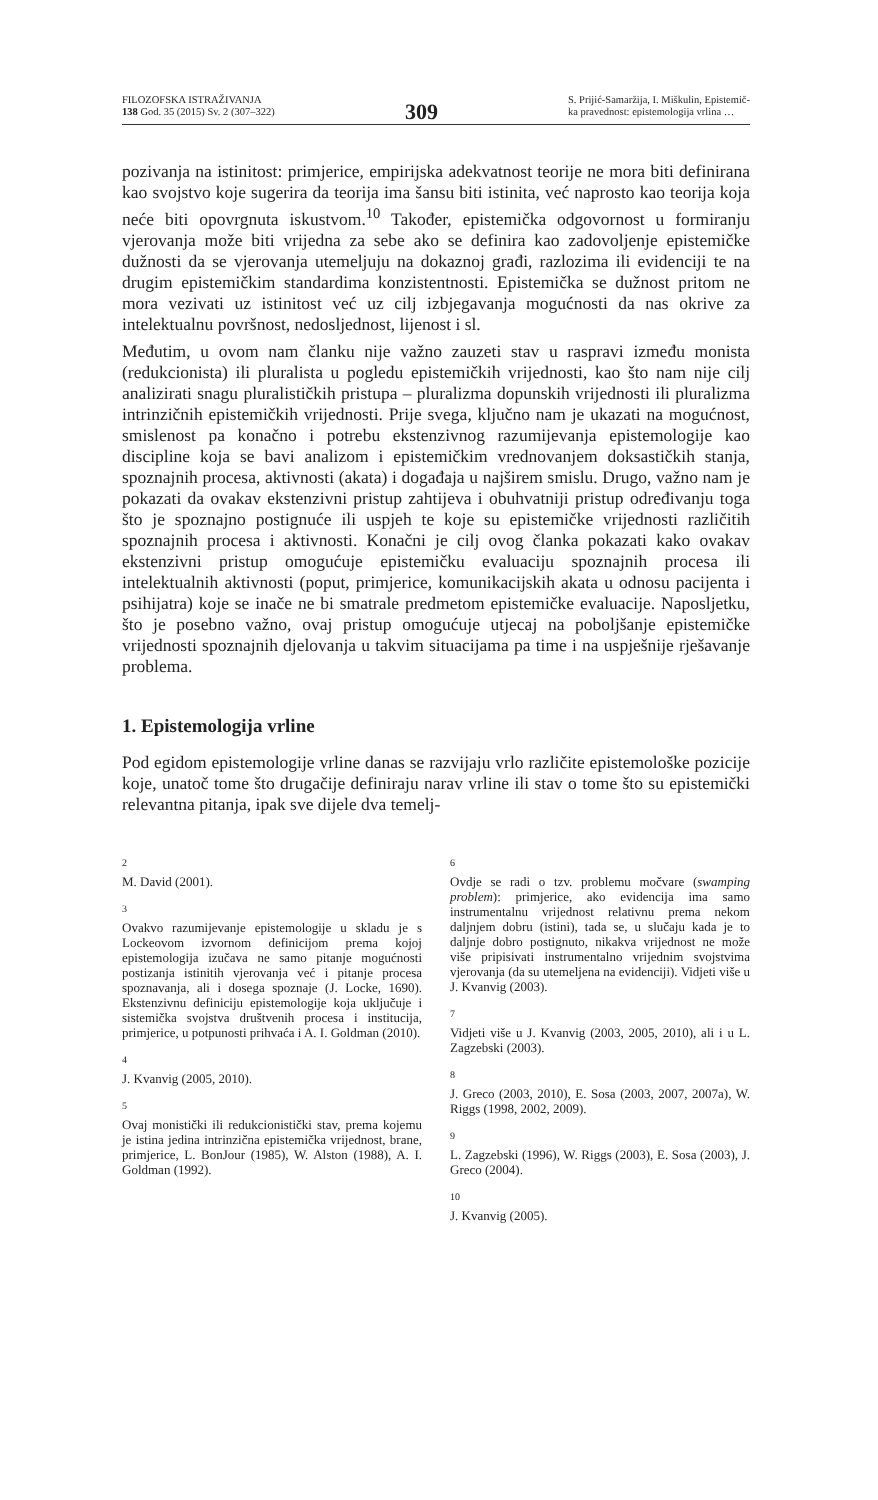FILOZOFSKA ISTRAŽIVANJA
138 God. 35 (2015) Sv. 2 (307–322)
309
S. Prijić-Samaržija, I. Miškulin, Epistemič-
ka pravednost: epistemologija vrlina …
pozivanja na istinitost: primjerice, empirijska adekvatnost teorije ne mora biti definirana kao svojstvo koje sugerira da teorija ima šansu biti istinita, već naprosto kao teorija koja neće biti opovrgnuta iskustvom.<sup>10</sup> Također, epistemička odgovornost u formiranju vjerovanja može biti vrijedna za sebe ako se definira kao zadovoljenje epistemičke dužnosti da se vjerovanja utemeljuju na dokaznoj građi, razlozima ili evidenciji te na drugim epistemičkim standardima konzistentnosti. Epistemička se dužnost pritom ne mora vezivati uz istinitost već uz cilj izbjegavanja mogućnosti da nas okrive za intelektualnu površnost, nedosljednost, lijenost i sl.
Međutim, u ovom nam članku nije važno zauzeti stav u raspravi između monista (redukcionista) ili pluralista u pogledu epistemičkih vrijednosti, kao što nam nije cilj analizirati snagu pluralističkih pristupa – pluralizma dopunskih vrijednosti ili pluralizma intrinzičnih epistemičkih vrijednosti. Prije svega, ključno nam je ukazati na mogućnost, smislenost pa konačno i potrebu ekstenzivnog razumijevanja epistemologije kao discipline koja se bavi analizom i epistemičkim vrednovanjem doksastičkih stanja, spoznajnih procesa, aktivnosti (akata) i događaja u najširem smislu. Drugo, važno nam je pokazati da ovakav ekstenzivni pristup zahtijeva i obuhvatniji pristup određivanju toga što je spoznajno postignuće ili uspjeh te koje su epistemičke vrijednosti različitih spoznajnih procesa i aktivnosti. Konačni je cilj ovog članka pokazati kako ovakav ekstenzivni pristup omogućuje epistemičku evaluaciju spoznajnih procesa ili intelektualnih aktivnosti (poput, primjerice, komunikacijskih akata u odnosu pacijenta i psihijatra) koje se inače ne bi smatrale predmetom epistemičke evaluacije. Naposljetku, što je posebno važno, ovaj pristup omogućuje utjecaj na poboljšanje epistemičke vrijednosti spoznajnih djelovanja u takvim situacijama pa time i na uspješnije rješavanje problema.
1. Epistemologija vrline
Pod egidom epistemologije vrline danas se razvijaju vrlo različite epistemološke pozicije koje, unatoč tome što drugačije definiraju narav vrline ili stav o tome što su epistemički relevantna pitanja, ipak sve dijele dva temelj-
<sup>2</sup> M. David (2001).
<sup>3</sup> Ovakvo razumijevanje epistemologije u skladu je s Lockeovom izvornom definicijom prema kojoj epistemologija izučava ne samo pitanje mogućnosti postizanja istinitih vjerovanja već i pitanje procesa spoznavanja, ali i dosega spoznaje (J. Locke, 1690). Ekstenzivnu definiciju epistemologije koja uključuje i sistemička svojstva društvenih procesa i institucija, primjerice, u potpunosti prihvaća i A. I. Goldman (2010).
<sup>4</sup> J. Kvanvig (2005, 2010).
<sup>5</sup> Ovaj monistički ili redukcionistički stav, prema kojemu je istina jedina intrinzična epistemička vrijednost, brane, primjerice, L. BonJour (1985), W. Alston (1988), A. I. Goldman (1992).
<sup>6</sup> Ovdje se radi o tzv. problemu močvare (swamping problem): primjerice, ako evidencija ima samo instrumentalnu vrijednost relativnu prema nekom daljnjem dobru (istini), tada se, u slučaju kada je to daljnje dobro postignuto, nikakva vrijednost ne može više pripisivati instrumentalno vrijednim svojstvima vjerovanja (da su utemeljena na evidenciji). Vidjeti više u J. Kvanvig (2003).
<sup>7</sup> Vidjeti više u J. Kvanvig (2003, 2005, 2010), ali i u L. Zagzebski (2003).
<sup>8</sup> J. Greco (2003, 2010), E. Sosa (2003, 2007, 2007a), W. Riggs (1998, 2002, 2009).
<sup>9</sup> L. Zagzebski (1996), W. Riggs (2003), E. Sosa (2003), J. Greco (2004).
<sup>10</sup> J. Kvanvig (2005).